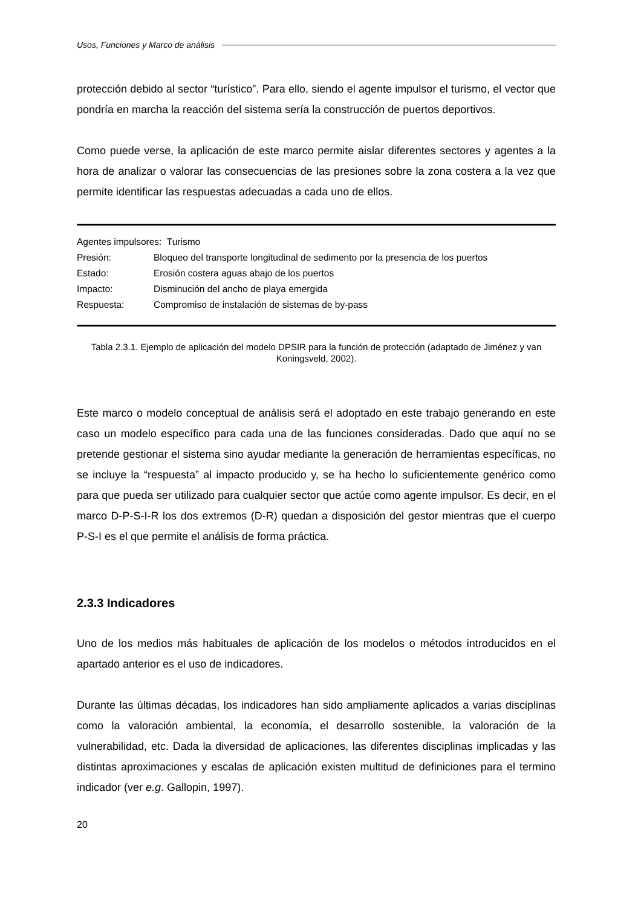Usos, Funciones y Marco de análisis
protección debido al sector “turístico”. Para ello, siendo el agente impulsor el turismo, el vector que pondría en marcha la reacción del sistema sería la construcción de puertos deportivos.
Como puede verse, la aplicación de este marco permite aislar diferentes sectores y agentes a la hora de analizar o valorar las consecuencias de las presiones sobre la zona costera a la vez que permite identificar las respuestas adecuadas a cada uno de ellos.
| Agentes impulsores: Turismo | |
| Presión: | Bloqueo del transporte longitudinal de sedimento por la presencia de los puertos |
| Estado: | Erosión costera aguas abajo de los puertos |
| Impacto: | Disminución del ancho de playa emergida |
| Respuesta: | Compromiso de instalación de sistemas de by-pass |
Tabla 2.3.1. Ejemplo de aplicación del modelo DPSIR para la función de protección (adaptado de Jiménez y van Koningsveld, 2002).
Este marco o modelo conceptual de análisis será el adoptado en este trabajo generando en este caso un modelo específico para cada una de las funciones consideradas. Dado que aquí no se pretende gestionar el sistema sino ayudar mediante la generación de herramientas específicas, no se incluye la “respuesta” al impacto producido y, se ha hecho lo suficientemente genérico como para que pueda ser utilizado para cualquier sector que actúe como agente impulsor. Es decir, en el marco D-P-S-I-R los dos extremos (D-R) quedan a disposición del gestor mientras que el cuerpo P-S-I es el que permite el análisis de forma práctica.
2.3.3 Indicadores
Uno de los medios más habituales de aplicación de los modelos o métodos introducidos en el apartado anterior es el uso de indicadores.
Durante las últimas décadas, los indicadores han sido ampliamente aplicados a varias disciplinas como la valoración ambiental, la economía, el desarrollo sostenible, la valoración de la vulnerabilidad, etc. Dada la diversidad de aplicaciones, las diferentes disciplinas implicadas y las distintas aproximaciones y escalas de aplicación existen multitud de definiciones para el termino indicador (ver e.g. Gallopin, 1997).
20